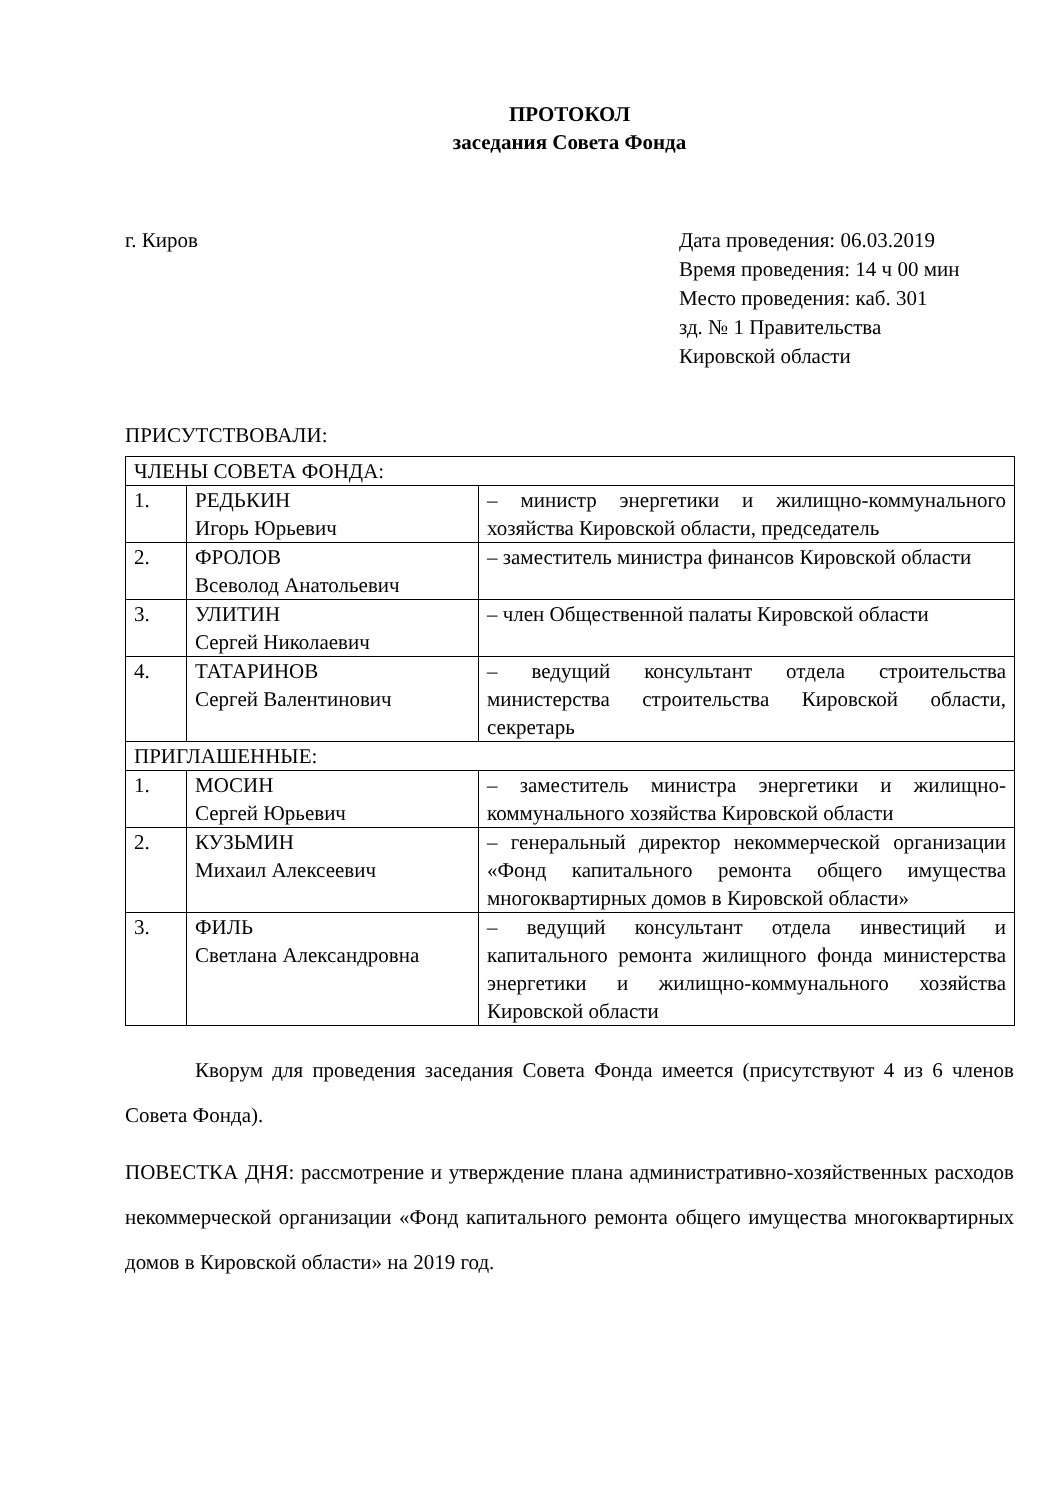ПРОТОКОЛ
заседания Совета Фонда
г. Киров Дата проведения: 06.03.2019
Время проведения: 14 ч 00 мин
Место проведения: каб. 301
зд. № 1 Правительства
Кировской области
ПРИСУТСТВОВАЛИ:
| ЧЛЕНЫ СОВЕТА ФОНДА: | | |
| 1. | РЕДЬКИН Игорь Юрьевич | – министр энергетики и жилищно-коммунального хозяйства Кировской области, председатель |
| 2. | ФРОЛОВ Всеволод Анатольевич | – заместитель министра финансов Кировской области |
| 3. | УЛИТИН Сергей Николаевич | – член Общественной палаты Кировской области |
| 4. | ТАТАРИНОВ Сергей Валентинович | – ведущий консультант отдела строительства министерства строительства Кировской области, секретарь |
| ПРИГЛАШЕННЫЕ: | | |
| 1. | МОСИН Сергей Юрьевич | – заместитель министра энергетики и жилищно-коммунального хозяйства Кировской области |
| 2. | КУЗЬМИН Михаил Алексеевич | – генеральный директор некоммерческой организации «Фонд капитального ремонта общего имущества многоквартирных домов в Кировской области» |
| 3. | ФИЛЬ Светлана Александровна | – ведущий консультант отдела инвестиций и капитального ремонта жилищного фонда министерства энергетики и жилищно-коммунального хозяйства Кировской области |
Кворум для проведения заседания Совета Фонда имеется (присутствуют 4 из 6 членов Совета Фонда).
ПОВЕСТКА ДНЯ: рассмотрение и утверждение плана административно-хозяйственных расходов некоммерческой организации «Фонд капитального ремонта общего имущества многоквартирных домов в Кировской области» на 2019 год.